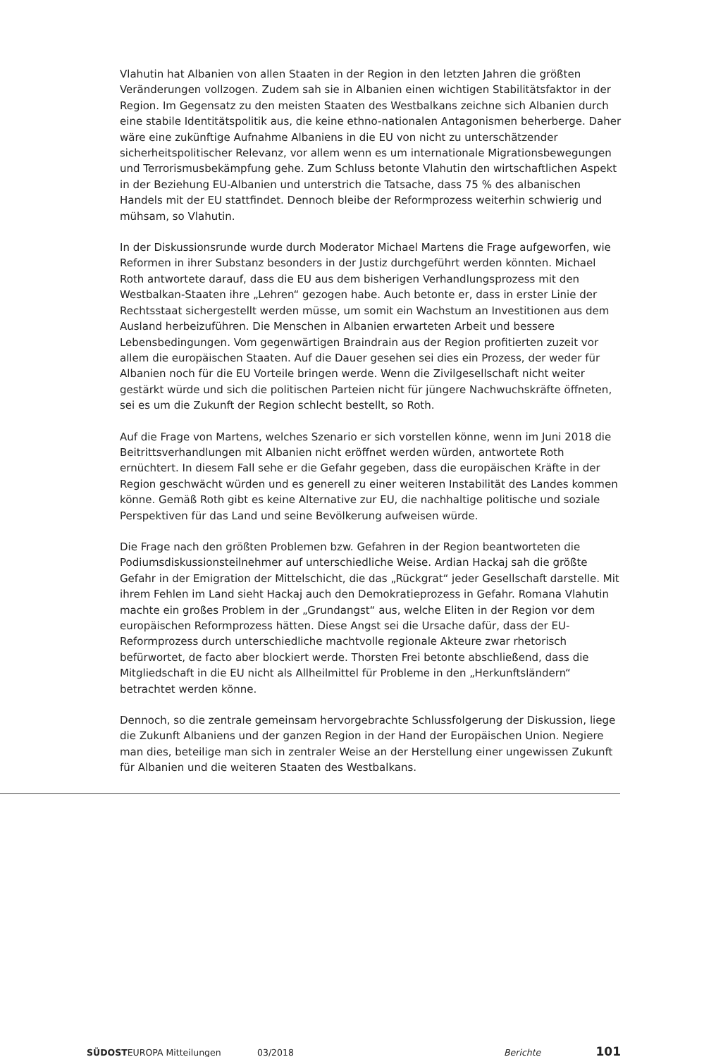Vlahutin hat Albanien von allen Staaten in der Region in den letzten Jahren die größten Veränderungen vollzogen. Zudem sah sie in Albanien einen wichtigen Stabilitätsfaktor in der Region. Im Gegensatz zu den meisten Staaten des Westbalkans zeichne sich Albanien durch eine stabile Identitätspolitik aus, die keine ethno-nationalen Antagonismen beherberge. Daher wäre eine zukünftige Aufnahme Albaniens in die EU von nicht zu unterschätzender sicherheitspolitischer Relevanz, vor allem wenn es um internationale Migrationsbewegungen und Terrorismusbekämpfung gehe. Zum Schluss betonte Vlahutin den wirtschaftlichen Aspekt in der Beziehung EU-Albanien und unterstrich die Tatsache, dass 75 % des albanischen Handels mit der EU stattfindet. Dennoch bleibe der Reform­prozess weiterhin schwierig und mühsam, so Vlahutin.
In der Diskussionsrunde wurde durch Moderator Michael Martens die Frage aufgeworfen, wie Reformen in ihrer Substanz besonders in der Justiz durchgeführt werden könnten. Michael Roth antwortete darauf, dass die EU aus dem bisherigen Verhandlungsprozess mit den Westbalkan-Staaten ihre „Lehren“ gezogen habe. Auch betonte er, dass in erster Linie der Rechtsstaat sichergestellt werden müsse, um somit ein Wachstum an Investi­tionen aus dem Ausland herbeizuführen. Die Menschen in Albanien erwarteten Arbeit und bessere Lebensbedingungen. Vom gegenwärtigen Braindrain aus der Region profitierten zuzeit vor allem die europäischen Staaten. Auf die Dauer gesehen sei dies ein Prozess, der weder für Albanien noch für die EU Vorteile bringen werde. Wenn die Zivilgesellschaft nicht weiter gestärkt würde und sich die politischen Parteien nicht für jüngere Nach­wuchskräfte öffneten, sei es um die Zukunft der Region schlecht bestellt, so Roth.
Auf die Frage von Martens, welches Szenario er sich vorstellen könne, wenn im Juni 2018 die Beitrittsverhandlungen mit Albanien nicht eröffnet werden würden, antwortete Roth ernüchtert. In diesem Fall sehe er die Gefahr gegeben, dass die europäischen Kräfte in der Region geschwächt würden und es generell zu einer weiteren Instabilität des Landes kommen könne. Gemäß Roth gibt es keine Alternative zur EU, die nachhaltige politische und soziale Perspektiven für das Land und seine Bevölkerung aufweisen würde.
Die Frage nach den größten Problemen bzw. Gefahren in der Region beantworteten die Podiumsdiskussionsteilnehmer auf unterschiedliche Weise. Ardian Hackaj sah die größte Gefahr in der Emigration der Mittelschicht, die das „Rückgrat“ jeder Gesellschaft darstelle. Mit ihrem Fehlen im Land sieht Hackaj auch den Demokratieprozess in Gefahr. Romana Vlahutin machte ein großes Problem in der „Grundangst“ aus, welche Eliten in der Region vor dem europäischen Reformprozess hätten. Diese Angst sei die Ursache dafür, dass der EU-Reformprozess durch unterschiedliche machtvolle regionale Akteure zwar rhetorisch befürwortet, de facto aber blockiert werde. Thorsten Frei betonte abschließend, dass die Mitgliedschaft in die EU nicht als Allheilmittel für Probleme in den „Herkunftsländern“ betrachtet werden könne.
Dennoch, so die zentrale gemeinsam hervorgebrachte Schlussfolgerung der Diskussion, liege die Zukunft Albaniens und der ganzen Region in der Hand der Europäischen Union. Negiere man dies, beteilige man sich in zentraler Weise an der Herstellung einer unge­wissen Zukunft für Albanien und die weiteren Staaten des Westbalkans.
SÜDOSTEUROPA Mitteilungen 03/2018 Berichte 101